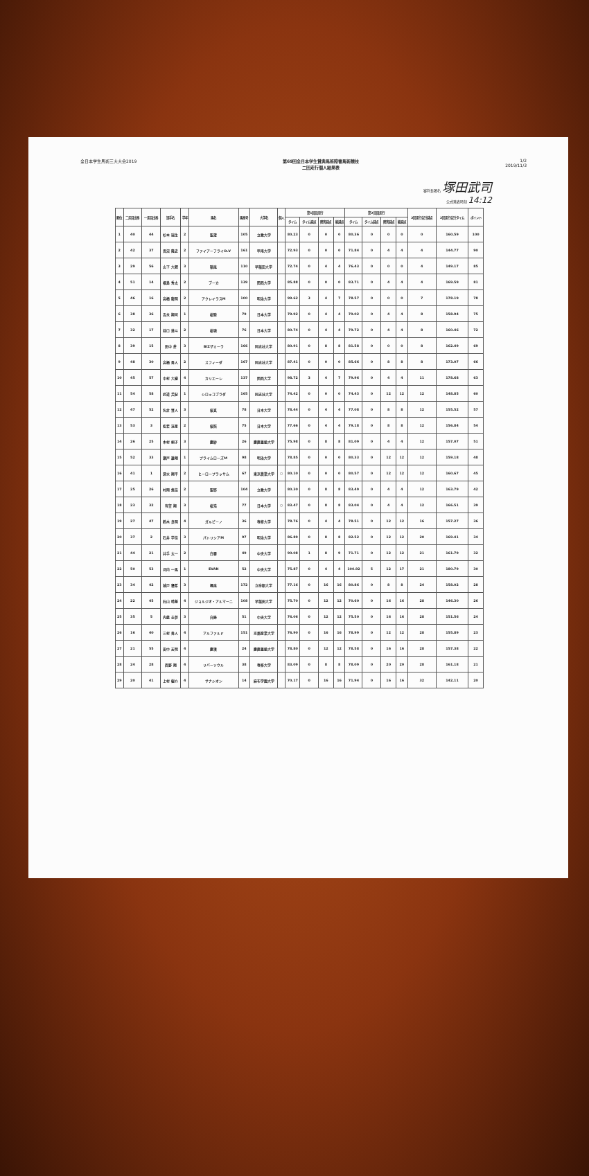全日本学生馬術三大大会2019 第69回全日本学生賞典馬術障害馬術競技
二回走行個人結果表
1/2
2019/11/3
審判長署名 塚田武司
公式発表時刻 14:12
| 順位 | 二走目出番 | 一走目出番 | 選手名 | 学年 | 馬名 | 馬番号 | 大学名 | 個人 | 第1回目走行 | | | | 第2回目走行 | | | | 2回走行合計減点 | 2回走行合計タイム | ポイント |
| --- | --- | --- | --- | --- | --- | --- | --- | --- | --- | --- | --- | --- | --- | --- | --- | --- | --- | --- | --- |
| | | | | | | | | | タイム | タイム減点 | 障害減点 | 総減点 | タイム | タイム減点 | 障害減点 | 総減点 | | | |
| 1 | 40 | 44 | 杉本 瑞生 | 2 | 聖澄 | 105 | 立教大学 | | 80.23 | 0 | 0 | 0 | 80.36 | 0 | 0 | 0 | 0 | 160.59 | 100 |
| 2 | 42 | 37 | 長沼 隆史 | 2 | ファイアーフライD.V | 161 | 甲南大学 | | 72.93 | 0 | 0 | 0 | 71.84 | 0 | 4 | 4 | 4 | 144.77 | 90 |
| 3 | 29 | 56 | 山下 大輝 | 3 | 稲嵐 | 110 | 早稲田大学 | | 72.74 | 0 | 4 | 4 | 76.43 | 0 | 0 | 0 | 4 | 149.17 | 85 |
| 4 | 51 | 14 | 福島 秀太 | 2 | ブーカ | 139 | 関西大学 | | 85.88 | 0 | 0 | 0 | 83.71 | 0 | 4 | 4 | 4 | 169.59 | 81 |
| 5 | 46 | 16 | 高橋 龍明 | 2 | アクレイラスM | 100 | 明治大学 | | 99.62 | 3 | 4 | 7 | 78.57 | 0 | 0 | 0 | 7 | 178.19 | 78 |
| 6 | 38 | 36 | 吉永 翔司 | 1 | 桜睦 | 79 | 日本大学 | | 79.92 | 0 | 4 | 4 | 79.02 | 0 | 4 | 4 | 8 | 158.94 | 75 |
| 7 | 32 | 17 | 谷口 達斗 | 2 | 桜魂 | 76 | 日本大学 | | 80.74 | 0 | 4 | 4 | 79.72 | 0 | 4 | 4 | 8 | 160.46 | 72 |
| 8 | 39 | 15 | 田中 蒼 | 3 | BIZザミーラ | 166 | 同志社大学 | | 80.91 | 0 | 8 | 8 | 81.58 | 0 | 0 | 0 | 8 | 162.49 | 69 |
| 9 | 48 | 30 | 高橋 勇人 | 2 | スフィーダ | 167 | 同志社大学 | | 87.41 | 0 | 0 | 0 | 85.66 | 0 | 8 | 8 | 8 | 173.07 | 66 |
| 10 | 45 | 57 | 中村 大樹 | 4 | カリエーレ | 137 | 関西大学 | | 98.72 | 3 | 4 | 7 | 79.96 | 0 | 4 | 4 | 11 | 178.68 | 63 |
| 11 | 54 | 58 | 武道 芙紀 | 1 | シロッコブラダ | 165 | 同志社大学 | | 74.42 | 0 | 0 | 0 | 74.43 | 0 | 12 | 12 | 12 | 148.85 | 60 |
| 12 | 47 | 52 | 名倉 賢人 | 3 | 桜真 | 78 | 日本大学 | | 78.44 | 0 | 4 | 4 | 77.08 | 0 | 8 | 8 | 12 | 155.52 | 57 |
| 13 | 53 | 3 | 松若 流星 | 2 | 桜照 | 75 | 日本大学 | | 77.66 | 0 | 4 | 4 | 79.18 | 0 | 8 | 8 | 12 | 156.84 | 54 |
| 14 | 26 | 25 | 木村 桐子 | 3 | 慶紗 | 26 | 慶應義塾大学 | | 75.98 | 0 | 8 | 8 | 81.09 | 0 | 4 | 4 | 12 | 157.07 | 51 |
| 15 | 52 | 33 | 瀬戸 雄翔 | 1 | プライムローズM | 98 | 明治大学 | | 78.85 | 0 | 0 | 0 | 80.33 | 0 | 12 | 12 | 12 | 159.18 | 48 |
| 16 | 41 | 1 | 深水 翔平 | 2 | ヒーロープラッサム | 67 | 東京農業大学 | ○ | 80.10 | 0 | 0 | 0 | 80.57 | 0 | 12 | 12 | 12 | 160.67 | 45 |
| 17 | 25 | 26 | 村岡 悠佳 | 2 | 聖耶 | 104 | 立教大学 | | 80.30 | 0 | 8 | 8 | 83.49 | 0 | 4 | 4 | 12 | 163.79 | 42 |
| 18 | 23 | 32 | 有賀 翔 | 3 | 桜浩 | 77 | 日本大学 | ○ | 83.47 | 0 | 8 | 8 | 83.04 | 0 | 4 | 4 | 12 | 166.51 | 39 |
| 19 | 27 | 47 | 鈴木 良明 | 4 | ガルビーノ | 36 | 専修大学 | | 78.76 | 0 | 4 | 4 | 78.51 | 0 | 12 | 12 | 16 | 157.27 | 36 |
| 20 | 37 | 2 | 石井 学佳 | 3 | パトリシアM | 97 | 明治大学 | | 86.89 | 0 | 8 | 8 | 82.52 | 0 | 12 | 12 | 20 | 169.41 | 34 |
| 21 | 44 | 21 | 井手 太一 | 2 | 白雲 | 49 | 中央大学 | | 90.08 | 1 | 8 | 9 | 71.71 | 0 | 12 | 12 | 21 | 161.79 | 32 |
| 22 | 50 | 53 | 河内 一馬 | 1 | EVAN | 52 | 中央大学 | | 75.87 | 0 | 4 | 4 | 104.92 | 5 | 12 | 17 | 21 | 180.79 | 30 |
| 23 | 34 | 42 | 城戸 優希 | 3 | 颯嵐 | 172 | 立命館大学 | | 77.16 | 0 | 16 | 16 | 80.86 | 0 | 8 | 8 | 24 | 158.02 | 28 |
| 24 | 22 | 45 | 石山 晴基 | 4 | ジョルジオ・アルマーニ | 108 | 早稲田大学 | | 75.70 | 0 | 12 | 12 | 70.60 | 0 | 16 | 16 | 28 | 146.30 | 26 |
| 25 | 35 | 5 | 内藤 圭夢 | 3 | 白峰 | 51 | 中央大学 | | 76.06 | 0 | 12 | 12 | 75.50 | 0 | 16 | 16 | 28 | 151.56 | 24 |
| 26 | 16 | 40 | 三村 勇人 | 4 | アルファルド | 151 | 京都産業大学 | | 76.90 | 0 | 16 | 16 | 78.99 | 0 | 12 | 12 | 28 | 155.89 | 23 |
| 27 | 21 | 55 | 田中 宏明 | 4 | 慶湊 | 24 | 慶應義塾大学 | | 78.80 | 0 | 12 | 12 | 78.58 | 0 | 16 | 16 | 28 | 157.38 | 22 |
| 28 | 24 | 28 | 西野 翔 | 4 | リバーソウル | 38 | 専修大学 | | 83.09 | 0 | 8 | 8 | 78.09 | 0 | 20 | 20 | 28 | 161.18 | 21 |
| 29 | 20 | 41 | 上村 樹介 | 4 | サナシオン | 14 | 麻布学園大学 | | 70.17 | 0 | 16 | 16 | 71.94 | 0 | 16 | 16 | 32 | 142.11 | 20 |